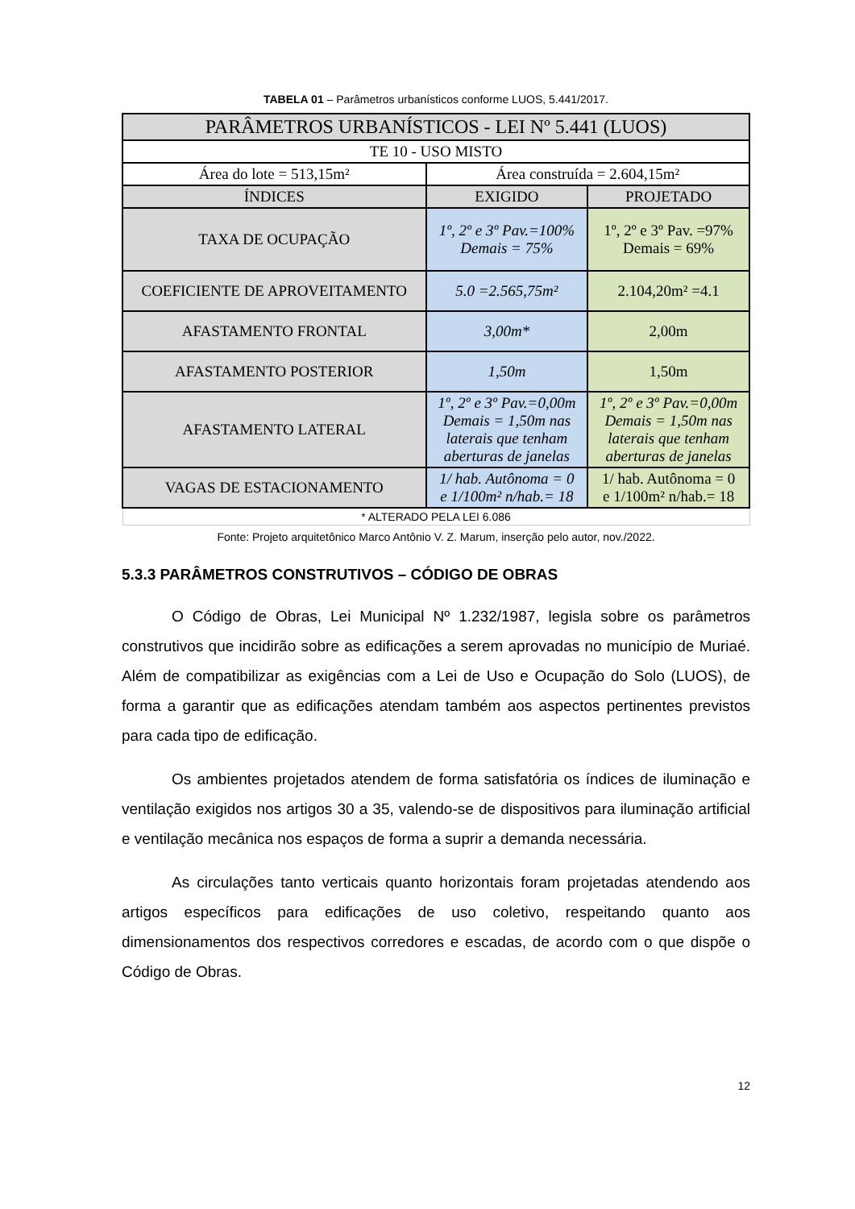TABELA 01 – Parâmetros urbanísticos conforme LUOS, 5.441/2017.
| PARÂMETROS URBANÍSTICOS - LEI Nº 5.441 (LUOS) | | |
| --- | --- | --- |
| TE 10 - USO MISTO | | |
| Área do lote = 513,15m² | Área construída = 2.604,15m² | |
| ÍNDICES | EXIGIDO | PROJETADO |
| TAXA DE OCUPAÇÃO | 1º, 2º e 3º Pav.=100% Demais = 75% | 1º, 2º e 3º Pav. =97% Demais = 69% |
| COEFICIENTE DE APROVEITAMENTO | 5.0 =2.565,75m² | 2.104,20m² =4.1 |
| AFASTAMENTO FRONTAL | 3,00m* | 2,00m |
| AFASTAMENTO POSTERIOR | 1,50m | 1,50m |
| AFASTAMENTO LATERAL | 1º, 2º e 3º Pav.=0,00m Demais = 1,50m nas laterais que tenham aberturas de janelas | 1º, 2º e 3º Pav.=0,00m Demais = 1,50m nas laterais que tenham aberturas de janelas |
| VAGAS DE ESTACIONAMENTO | 1/ hab. Autônoma = 0 e 1/100m² n/hab.= 18 | 1/ hab. Autônoma = 0 e 1/100m² n/hab.= 18 |
| * ALTERADO PELA LEI 6.086 | | |
Fonte: Projeto arquitetônico Marco Antônio V. Z. Marum, inserção pelo autor, nov./2022.
5.3.3 PARÂMETROS CONSTRUTIVOS – CÓDIGO DE OBRAS
O Código de Obras, Lei Municipal Nº 1.232/1987, legisla sobre os parâmetros construtivos que incidirão sobre as edificações a serem aprovadas no município de Muriaé. Além de compatibilizar as exigências com a Lei de Uso e Ocupação do Solo (LUOS), de forma a garantir que as edificações atendam também aos aspectos pertinentes previstos para cada tipo de edificação.
Os ambientes projetados atendem de forma satisfatória os índices de iluminação e ventilação exigidos nos artigos 30 a 35, valendo-se de dispositivos para iluminação artificial e ventilação mecânica nos espaços de forma a suprir a demanda necessária.
As circulações tanto verticais quanto horizontais foram projetadas atendendo aos artigos específicos para edificações de uso coletivo, respeitando quanto aos dimensionamentos dos respectivos corredores e escadas, de acordo com o que dispõe o Código de Obras.
12